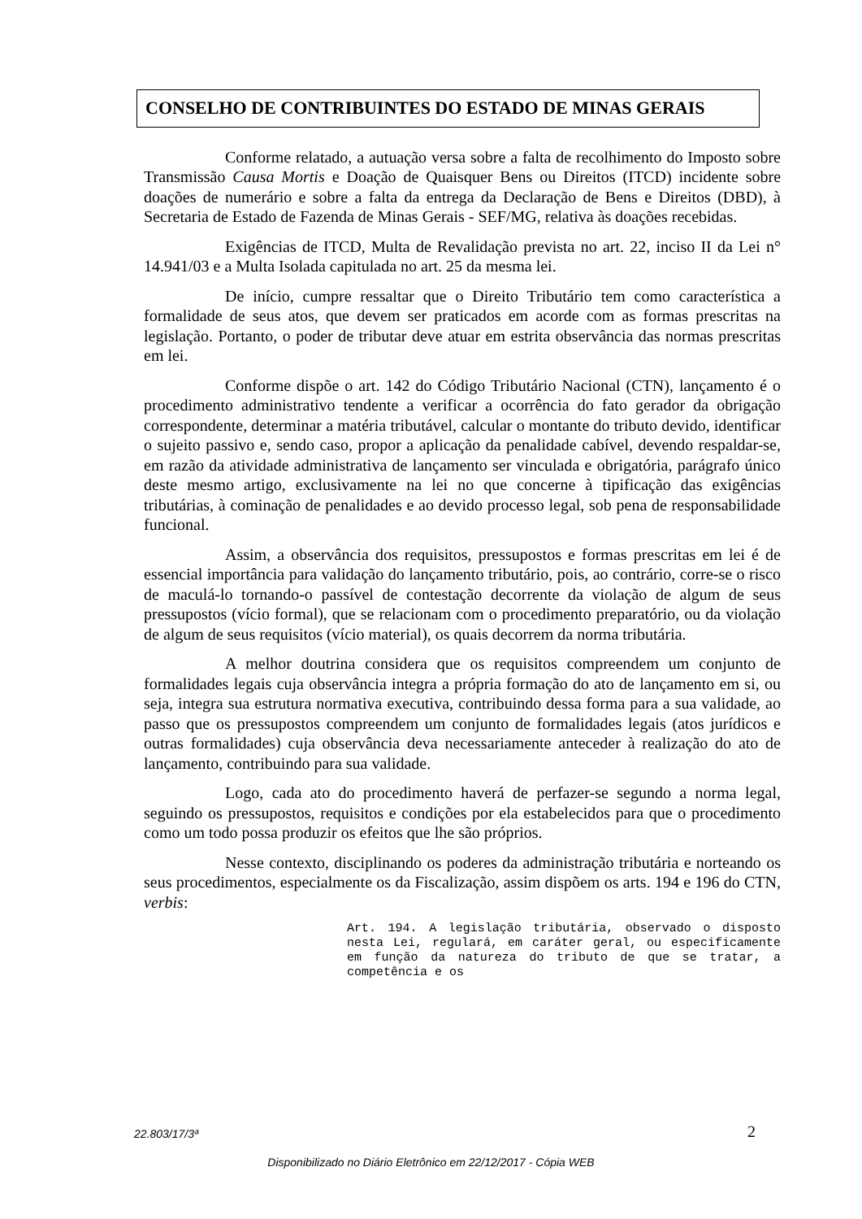CONSELHO DE CONTRIBUINTES DO ESTADO DE MINAS GERAIS
Conforme relatado, a autuação versa sobre a falta de recolhimento do Imposto sobre Transmissão Causa Mortis e Doação de Quaisquer Bens ou Direitos (ITCD) incidente sobre doações de numerário e sobre a falta da entrega da Declaração de Bens e Direitos (DBD), à Secretaria de Estado de Fazenda de Minas Gerais - SEF/MG, relativa às doações recebidas.
Exigências de ITCD, Multa de Revalidação prevista no art. 22, inciso II da Lei n° 14.941/03 e a Multa Isolada capitulada no art. 25 da mesma lei.
De início, cumpre ressaltar que o Direito Tributário tem como característica a formalidade de seus atos, que devem ser praticados em acorde com as formas prescritas na legislação. Portanto, o poder de tributar deve atuar em estrita observância das normas prescritas em lei.
Conforme dispõe o art. 142 do Código Tributário Nacional (CTN), lançamento é o procedimento administrativo tendente a verificar a ocorrência do fato gerador da obrigação correspondente, determinar a matéria tributável, calcular o montante do tributo devido, identificar o sujeito passivo e, sendo caso, propor a aplicação da penalidade cabível, devendo respaldar-se, em razão da atividade administrativa de lançamento ser vinculada e obrigatória, parágrafo único deste mesmo artigo, exclusivamente na lei no que concerne à tipificação das exigências tributárias, à cominação de penalidades e ao devido processo legal, sob pena de responsabilidade funcional.
Assim, a observância dos requisitos, pressupostos e formas prescritas em lei é de essencial importância para validação do lançamento tributário, pois, ao contrário, corre-se o risco de maculá-lo tornando-o passível de contestação decorrente da violação de algum de seus pressupostos (vício formal), que se relacionam com o procedimento preparatório, ou da violação de algum de seus requisitos (vício material), os quais decorrem da norma tributária.
A melhor doutrina considera que os requisitos compreendem um conjunto de formalidades legais cuja observância integra a própria formação do ato de lançamento em si, ou seja, integra sua estrutura normativa executiva, contribuindo dessa forma para a sua validade, ao passo que os pressupostos compreendem um conjunto de formalidades legais (atos jurídicos e outras formalidades) cuja observância deva necessariamente anteceder à realização do ato de lançamento, contribuindo para sua validade.
Logo, cada ato do procedimento haverá de perfazer-se segundo a norma legal, seguindo os pressupostos, requisitos e condições por ela estabelecidos para que o procedimento como um todo possa produzir os efeitos que lhe são próprios.
Nesse contexto, disciplinando os poderes da administração tributária e norteando os seus procedimentos, especialmente os da Fiscalização, assim dispõem os arts. 194 e 196 do CTN, verbis:
Art. 194. A legislação tributária, observado o disposto nesta Lei, regulará, em caráter geral, ou especificamente em função da natureza do tributo de que se tratar, a competência e os
22.803/17/3ª 2
Disponibilizado no Diário Eletrônico em 22/12/2017 - Cópia WEB